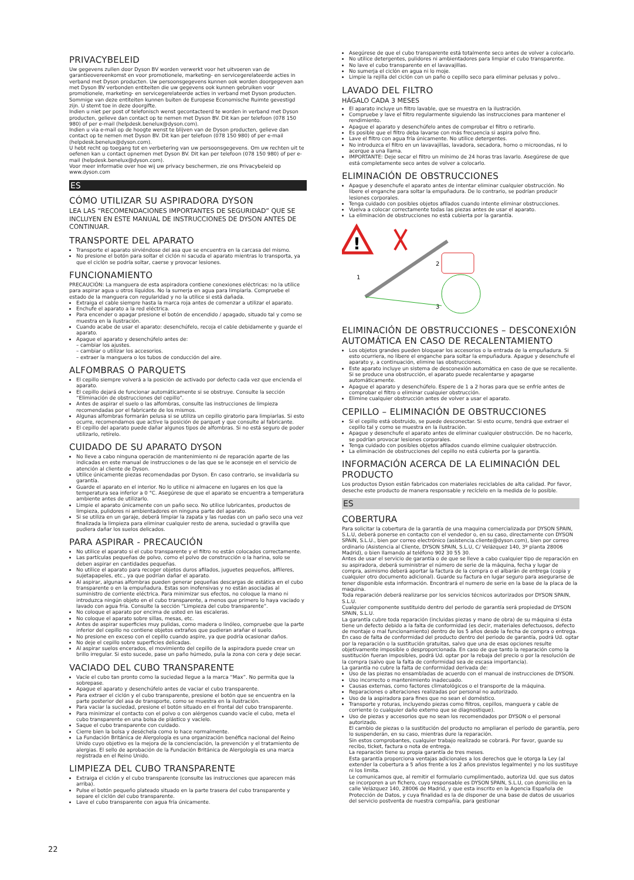PRIVACYBELEID
Uw gegevens zullen door Dyson BV worden verwerkt voor het uitvoeren van de garantieovereenkomst en voor promotionele, marketing- en servicegerelateerde acties in verband met Dyson producten. Uw persoonsgegevens kunnen ook worden doorgegeven aan met Dyson BV verbonden entiteiten die uw gegevens ook kunnen gebruiken voor promotionele, marketing- en servicegerelateerde acties in verband met Dyson producten. Sommige van deze entiteiten kunnen buiten de Europese Economische Ruimte gevestigd zijn. U stemt toe in deze doorgifte.
Indien u niet per post of telefonisch wenst gecontacteerd te worden in verband met Dyson producten, gelieve dan contact op te nemen met Dyson BV. Dit kan per telefoon (078 150 980) of per e-mail (helpdesk.benelux@dyson.com).
Indien u via e-mail op de hoogte wenst te blijven van de Dyson producten, gelieve dan contact op te nemen met Dyson BV. Dit kan per telefoon (078 150 980) of per e-mail (helpdesk.benelux@dyson.com).
U hebt recht op toegang tot en verbetering van uw persoonsgegevens. Om uw rechten uit te oefenen kan u contact opnemen met Dyson BV. Dit kan per telefoon (078 150 980) of per e-mail (helpdesk.benelux@dyson.com).
Voor meer informatie over hoe wij uw privacy beschermen, zie ons Privacybeleid op www.dyson.com
ES
CÓMO UTILIZAR SU ASPIRADORA DYSON
LEA LAS “RECOMENDACIONES IMPORTANTES DE SEGURIDAD” QUE SE INCLUYEN EN ESTE MANUAL DE INSTRUCCIONES DE DYSON ANTES DE CONTINUAR.
TRANSPORTE DEL APARATO
Transporte el aparato sirviéndose del asa que se encuentra en la carcasa del mismo.
No presione el botón para soltar el ciclón ni sacuda el aparato mientras lo transporta, ya que el ciclón se podría soltar, caerse y provocar lesiones.
FUNCIONAMIENTO
PRECAUCIÓN: La manguera de esta aspiradora contiene conexiones eléctricas: no la utilice para aspirar agua u otros líquidos. No la sumerja en agua para limpiarla. Compruebe el estado de la manguera con regularidad y no la utilice si está dañada.
Extraiga el cable siempre hasta la marca roja antes de comenzar a utilizar el aparato.
Enchufe el aparato a la red eléctrica.
Para encender o apagar presione el botón de encendido / apagado, situado tal y como se muestra en la ilustración.
Cuando acabe de usar el aparato: desenchúfelo, recoja el cable debidamente y guarde el aparato.
Apague el aparato y desenchúfelo antes de:
– cambiar los ajustes.
– cambiar o utilizar los accesorios.
– extraer la manguera o los tubos de conducción del aire.
ALFOMBRAS O PARQUETS
El cepillo siempre volverá a la posición de activado por defecto cada vez que encienda el aparato.
El cepillo dejará de funcionar automáticamente si se obstruye. Consulte la sección “Eliminación de obstrucciones del cepillo”.
Antes de aspirar el suelo o las alfombras, consulte las instrucciones de limpieza recomendadas por el fabricante de los mismos.
Algunas alfombras formarán pelusa si se utiliza un cepillo giratorio para limpiarlas. Si esto ocurre, recomendamos que active la posición de parquet y que consulte al fabricante.
El cepillo del aparato puede dañar algunos tipos de alfombras. Si no está seguro de poder utilizarlo, retírelo.
CUIDADO DE SU APARATO DYSON
No lleve a cabo ninguna operación de mantenimiento ni de reparación aparte de las indicadas en este manual de instrucciones o de las que se le aconseje en el servicio de atención al cliente de Dyson.
Utilice únicamente piezas recomendadas por Dyson. En caso contrario, se invalidaría su garantía.
Guarde el aparato en el interior. No lo utilice ni almacene en lugares en los que la temperatura sea inferior a 0 °C. Asegúrese de que el aparato se encuentra a temperatura ambiente antes de utilizarlo.
Limpie el aparato únicamente con un paño seco. No utilice lubricantes, productos de limpieza, pulidores ni ambientadores en ninguna parte del aparato.
Si se utiliza en un garaje, deberá limpiar la zapata y las ruedas con un paño seco una vez finalizada la limpieza para eliminar cualquier resto de arena, suciedad o gravilla que pudiera dañar los suelos delicados.
PARA ASPIRAR - PRECAUCIÓN
No utilice el aparato si el cubo transparente y el filtro no están colocados correctamente.
Las partículas pequeñas de polvo, como el polvo de construcción o la harina, solo se deben aspirar en cantidades pequeñas.
No utilice el aparato para recoger objetos duros afilados, juguetes pequeños, alfileres, sujetapapeles, etc., ya que podrían dañar el aparato.
Al aspirar, algunas alfombras pueden generar pequeñas descargas de estática en el cubo transparente o en la empuñadura. Estas son inofensivas y no están asociadas al suministro de corriente eléctrica. Para minimizar sus efectos, no coloque la mano ni introduzca ningún objeto en el cubo transparente, a menos que primero lo haya vaciado y lavado con agua fría. Consulte la sección “Limpieza del cubo transparente”.
No coloque el aparato por encima de usted en las escaleras.
No coloque el aparato sobre sillas, mesas, etc.
Antes de aspirar superficies muy pulidas, como madera o linóleo, compruebe que la parte inferior del cepillo no contiene objetos extraños que pudieran arañar el suelo.
No presione en exceso con el cepillo cuando aspire, ya que podría ocasionar daños.
No deje el cepillo sobre superficies delicadas.
Al aspirar suelos encerados, el movimiento del cepillo de la aspiradora puede crear un brillo irregular. Si esto sucede, pase un paño húmedo, pula la zona con cera y deje secar.
VACIADO DEL CUBO TRANSPARENTE
Vacíe el cubo tan pronto como la suciedad llegue a la marca “Max”. No permita que la sobrepase.
Apague el aparato y desenchúfelo antes de vaciar el cubo transparente.
Para extraer el ciclón y el cubo transparente, presione el botón que se encuentra en la parte posterior del asa de transporte, como se muestra en la ilustración.
Para vaciar la suciedad, presione el botón situado en el frontal del cubo transparente.
Para minimizar el contacto con el polvo o con alérgenos cuando vacíe el cubo, meta el cubo transparente en una bolsa de plástico y vacíelo.
Saque el cubo transparente con cuidado.
Cierre bien la bolsa y deséchela como lo hace normalmente.
La Fundación Británica de Alergología es una organización benéfica nacional del Reino Unido cuyo objetivo es la mejora de la concienciación, la prevención y el tratamiento de alergias. El sello de aprobación de la Fundación Británica de Alergología es una marca registrada en el Reino Unido.
LIMPIEZA DEL CUBO TRANSPARENTE
Extraiga el ciclón y el cubo transparente (consulte las instrucciones que aparecen más arriba).
Pulse el botón pequeño plateado situado en la parte trasera del cubo transparente y separe el ciclón del cubo transparente.
Lave el cubo transparente con agua fría únicamente.
Asegúrese de que el cubo transparente está totalmente seco antes de volver a colocarlo.
No utilice detergentes, pulidores ni ambientadores para limpiar el cubo transparente.
No lave el cubo transparente en el lavavajillas.
No sumerja el ciclón en agua ni lo moje.
Limpie la rejilla del ciclón con un paño o cepillo seco para eliminar pelusas y polvo..
LAVADO DEL FILTRO
HÁGALO CADA 3 MESES
El aparato incluye un filtro lavable, que se muestra en la ilustración.
Compruebe y lave el filtro regularmente siguiendo las instrucciones para mantener el rendimiento.
Apague el aparato y desenchúfelo antes de comprobar el filtro o retirarlo.
Es posible que el filtro deba lavarse con más frecuencia si aspira polvo fino.
Lave el filtro con agua fría únicamente. No utilice detergentes.
No introduzca el filtro en un lavavajillas, lavadora, secadora, horno o microondas, ni lo acerque a una llama.
IMPORTANTE: Deje secar el filtro un mínimo de 24 horas tras lavarlo. Asegúrese de que está completamente seco antes de volver a colocarlo.
ELIMINACIÓN DE OBSTRUCCIONES
Apague y desenchufe el aparato antes de intentar eliminar cualquier obstrucción. No libere el enganche para soltar la empuñadura. De lo contrario, se podrían producir lesiones corporales.
Tenga cuidado con posibles objetos afilados cuando intente eliminar obstrucciones.
Vuelva a colocar correctamente todas las piezas antes de usar el aparato.
La eliminación de obstrucciones no está cubierta por la garantía.
!
1
2
3
ELIMINACIÓN DE OBSTRUCCIONES – DESCONEXIÓN AUTOMÁTICA EN CASO DE RECALENTAMIENTO
Los objetos grandes pueden bloquear los accesorios o la entrada de la empuñadura. Si esto ocurriera, no libere el enganche para soltar la empuñadura. Apague y desenchufe el aparato y, a continuación, elimine las obstrucciones.
Este aparato incluye un sistema de desconexión automática en caso de que se recaliente. Si se produce una obstrucción, el aparato puede recalentarse y apagarse automáticamente.
Apague el aparato y desenchúfelo. Espere de 1 a 2 horas para que se enfríe antes de comprobar el filtro o eliminar cualquier obstrucción.
Elimine cualquier obstrucción antes de volver a usar el aparato.
CEPILLO – ELIMINACIÓN DE OBSTRUCCIONES
Si el cepillo está obstruido, se puede desconectar. Si esto ocurre, tendrá que extraer el cepillo tal y como se muestra en la ilustración.
Apague y desenchufe el aparato antes de eliminar cualquier obstrucción. De no hacerlo, se podrían provocar lesiones corporales.
Tenga cuidado con posibles objetos afilados cuando elimine cualquier obstrucción.
La eliminación de obstrucciones del cepillo no está cubierta por la garantía.
INFORMACIÓN ACERCA DE LA ELIMINACIÓN DEL PRODUCTO
Los productos Dyson están fabricados con materiales reciclables de alta calidad. Por favor, deseche este producto de manera responsable y recíclelo en la medida de lo posible.
ES
COBERTURA
Para solicitar la cobertura de la garantía de una maquina comercializada por DYSON SPAIN, S.L.U, deberá ponerse en contacto con el vendedor o, en su caso, directamente con DYSON SPAIN, S.L.U., bien por correo electrónico (asistencia.cliente@dyson.com), bien por correo ordinario (Asistencia al Cliente, DYSON SPAIN, S.L.U, C/ Velázquez 140, 3º planta 28006 Madrid), o bien llamando al teléfono 902 30 55 30.
Antes de usar el servicio de garantía o de que se lleve a cabo cualquier tipo de reparación en su aspiradora, deberá suministrar el número de serie de la máquina, fecha y lugar de compra, asimismo deberá aportar la factura de la compra o el albarán de entrega (copia y cualquier otro documento adicional). Guarde su factura en lugar seguro para asegurarse de tener disponible esta información. Encontrará el numero de serie en la base de la placa de la maquina.
Toda reparación deberá realizarse por los servicios técnicos autorizados por DYSON SPAIN, S.L.U.
Cualquier componente sustituido dentro del periodo de garantía será propiedad de DYSON SPAIN, S.L.U.
La garantía cubre toda reparación (incluidas piezas y mano de obra) de su máquina si ésta tiene un defecto debido a la falta de conformidad (es decir, materiales defectuosos, defecto de montaje o mal funcionamiento) dentro de los 5 años desde la fecha de compra o entrega.
En caso de falta de conformidad del producto dentro del periodo de garantía, podrá Ud. optar por la reparación o la sustitución gratuitas, salvo que una de esas opciones resulte objetivamente imposible o desproporcionada. En caso de que tanto la reparación como la sustitución fueran imposibles, podrá Ud. optar por la rebaja del precio o por la resolución de la compra (salvo que la falta de conformidad sea de escasa importancia).
La garantía no cubre la falta de conformidad derivada de:
Uso de las piezas no ensambladas de acuerdo con el manual de instrucciones de DYSON.
Uso incorrecto o mantenimiento inadecuado.
Causas externas, como factores climatológicos o el transporte de la máquina.
Reparaciones o alteraciones realizadas por personal no autorizado.
Uso de la aspiradora para fines que no sean el doméstico.
Transporte y roturas, incluyendo piezas como filtros, cepillos, manguera y cable de corriente (o cualquier daño externo que se diagnostique).
Uso de piezas y accesorios que no sean los recomendados por DYSON o el personal autorizado.
El cambio de piezas o la sustitución del producto no ampliaran el período de garantía, pero lo suspenderán, en su caso, mientras dure la reparación.
Sin estos comprobantes, cualquier trabajo realizado se cobrará. Por favor, guarde su recibo, ticket, factura o nota de entrega.
La reparación tiene su propia garantía de tres meses.
Esta garantía proporciona ventajas adicionales a los derechos que le otorga la Ley (al extender la cobertura a 5 años frente a los 2 años previstos legalmente) y no los sustituye ni los limita.
Le comunicamos que, al remitir el formulario cumplimentado, autoriza Ud. que sus datos se incorporen a un fichero, cuyo responsable es DYSON SPAIN, S.L.U, con domicilio en la calle Velázquez 140, 28006 de Madrid, y que esta inscrito en la Agencia Española de Protección de Datos, y cuya finalidad es la de disponer de una base de datos de usuarios del servicio postventa de nuestra compañía, para gestionar
22